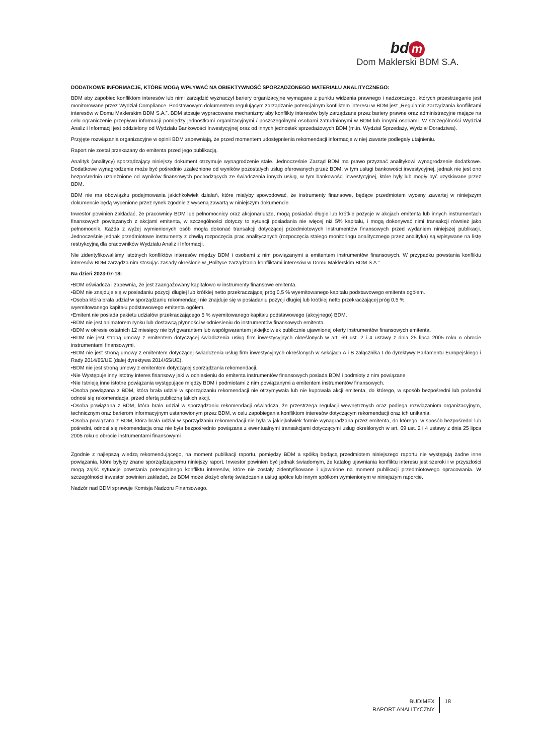bd m
Dom Maklerski BDM S.A.
DODATKOWE INFORMACJE, KTÓRE MOGĄ WPŁYWAĆ NA OBIEKTYWNOŚĆ SPORZĄDZONEGO MATERIAŁU ANALITYCZNEGO:
BDM aby zapobiec konfliktom interesów lub nimi zarządzić wyznaczył bariery organizacyjne wymagane z punktu widzenia prawnego i nadzorczego, których przestrzeganie jest monitorowane przez Wydział Compliance. Podstawowym dokumentem regulującym zarządzanie potencjalnym konfliktem interesu w BDM jest „Regulamin zarządzania konfliktami interesów w Domu Maklerskim BDM S.A.”. BDM stosuje wypracowane mechanizmy aby konflikty interesów były zarządzane przez bariery prawne oraz administracyjne mające na celu ograniczenie przepływu informacji pomiędzy jednostkami organizacyjnymi / poszczególnymi osobami zatrudnionymi w BDM lub innymi osobami. W szczególności Wydział Analiz i Informacji jest oddzielony od Wydziału Bankowości Inwestycyjnej oraz od innych jednostek sprzedażowych BDM (m.in. Wydział Sprzedaży, Wydział Doradztwa).
Przyjęte rozwiązania organizacyjne w opinii BDM zapewniają, że przed momentem udostępnienia rekomendacji informacje w niej zawarte podlegały utajnieniu.
Raport nie został przekazany do emitenta przed jego publikacją.
Analityk (analitycy) sporządzający niniejszy dokument otrzymuje wynagrodzenie stałe. Jednocześnie Zarząd BDM ma prawo przyznać analitykowi wynagrodzenie dodatkowe. Dodatkowe wynagrodzenie może być pośrednio uzależnione od wyników pozostałych usług oferowanych przez BDM, w tym usługi bankowości inwestycyjnej, jednak nie jest ono bezpośrednio uzależnione od wyników finansowych pochodzących ze świadczenia innych usług, w tym bankowości inwestycyjnej, które były lub mogły być uzyskiwane przez BDM.
BDM nie ma obowiązku podejmowania jakichkolwiek działań, które miałyby spowodować, że instrumenty finansowe, będące przedmiotem wyceny zawartej w niniejszym dokumencie będą wycenione przez rynek zgodnie z wyceną zawartą w niniejszym dokumencie.
Inwestor powinien zakładać, że pracownicy BDM lub pełnomocnicy oraz akcjonariusze, mogą posiadać długie lub krótkie pozycje w akcjach emitenta lub innych instrumentach finansowych powiązanych z akcjami emitenta, w szczególności dotyczy to sytuacji posiadania nie więcej niż 5% kapitału, i mogą dokonywać nimi transakcji również jako pełnomocnik. Każda z wyżej wymienionych osób mogła dokonać transakcji dotyczącej przedmiotowych instrumentów finansowych przed wydaniem niniejszej publikacji. Jednocześnie jednak przedmiotowe instrumenty z chwilą rozpoczęcia prac analitycznych (rozpoczęcia stałego monitoringu analitycznego przez analityka) są wpisywane na listę restrykcyjną dla pracowników Wydziału Analiz i Informacji.
Nie zidentyfikowaliśmy istotnych konfliktów interesów między BDM i osobami z nim powiązanymi a emitentem instrumentów finansowych. W przypadku powstania konfliktu interesów BDM zarządza nim stosując zasady określone w „Polityce zarządzania konfliktami interesów w Domu Maklerskim BDM S.A.”
Na dzień 2023-07-18:
•BDM oświadcza i zapewnia, że jest zaangażowany kapitałowo w instrumenty finansowe emitenta.
•BDM nie znajduje się w posiadaniu pozycji długiej lub krótkiej netto przekraczającej próg 0,5 % wyemitowanego kapitału podstawowego emitenta ogółem.
•Osoba która brała udział w sporządzaniu rekomendacji nie znajduje się w posiadaniu pozycji długiej lub krótkiej netto przekraczającej próg 0,5 %
wyemitowanego kapitału podstawowego emitenta ogółem.
•Emitent nie posiada pakietu udziałów przekraczającego 5 % wyemitowanego kapitału podstawowego (akcyjnego) BDM.
•BDM nie jest animatorem rynku lub dostawcą płynności w odniesieniu do instrumentów finansowych emitenta.
•BDM w okresie ostatnich 12 miesięcy nie był gwarantem lub współgwarantem jakiejkolwiek publicznie ujawnionej oferty instrumentów finansowych emitenta,
•BDM nie jest stroną umowy z emitentem dotyczącej świadczenia usług firm inwestycyjnych określonych w art. 69 ust. 2 i 4 ustawy z dnia 25 lipca 2005 roku o obrocie instrumentami finansowymi,
•BDM nie jest stroną umowy z emitentem dotyczącej świadczenia usług firm inwestycyjnych określonych w sekcjach A i B załącznika I do dyrektywy Parlamentu Europejskiego i Rady 2014/65/UE (dalej dyrektywa 2014/65/UE).
•BDM nie jest stroną umowy z emitentem dotyczącej sporządzania rekomendacji.
•Nie Występuje inny istotny interes finansowy jaki w odniesieniu do emitenta instrumentów finansowych posiada BDM i podmioty z nim powiązane
•Nie Istnieją inne istotne powiązania występujące między BDM i podmiotami z nim powiązanymi a emitentem instrumentów finansowych.
•Osoba powiązana z BDM, która brała udział w sporządzaniu rekomendacji nie otrzymywała lub nie kupowała akcji emitenta, do którego, w sposób bezpośredni lub pośredni odnosi się rekomendacja, przed ofertą publiczną takich akcji.
•Osoba powiązana z BDM, która brała udział w sporządzaniu rekomendacji oświadcza, że przestrzega regulacji wewnętrznych oraz podlega rozwiązaniom organizacyjnym, technicznym oraz barierom informacyjnym ustanowionym przez BDM, w celu zapobiegania konfliktom interesów dotyczącym rekomendacji oraz ich unikania.
•Osoba powiązana z BDM, która brała udział w sporządzaniu rekomendacji nie była w jakiejkolwiek formie wynagradzana przez emitenta, do którego, w sposób bezpośredni lub pośredni, odnosi się rekomendacja oraz nie była bezpośrednio powiązana z ewentualnymi transakcjami dotyczącymi usług określonych w art. 69 ust. 2 i 4 ustawy z dnia 25 lipca 2005 roku o obrocie instrumentami finansowymi
Zgodnie z najlepszą wiedzą rekomendującego, na moment publikacji raportu, pomiędzy BDM a spółką będącą przedmiotem niniejszego raportu nie występują żadne inne powiązania, które byłyby znane sporządzającemu niniejszy raport. Inwestor powinien być jednak świadomym, że katalog ujawniania konfliktu interesu jest szeroki i w przyszłości mogą zajść sytuacje powstania potencjalnego konfliktu interesów, które nie zostały zidentyfikowane i ujawnione na moment publikacji przedmiotowego opracowania. W szczególności inwestor powinien zakładać, że BDM może złożyć ofertę świadczenia usług spółce lub innym spółkom wymienionym w niniejszym raporcie.
Nadzór nad BDM sprawuje Komisja Nadzoru Finansowego.
BUDIMEX
RAPORT ANALITYCZNY
18